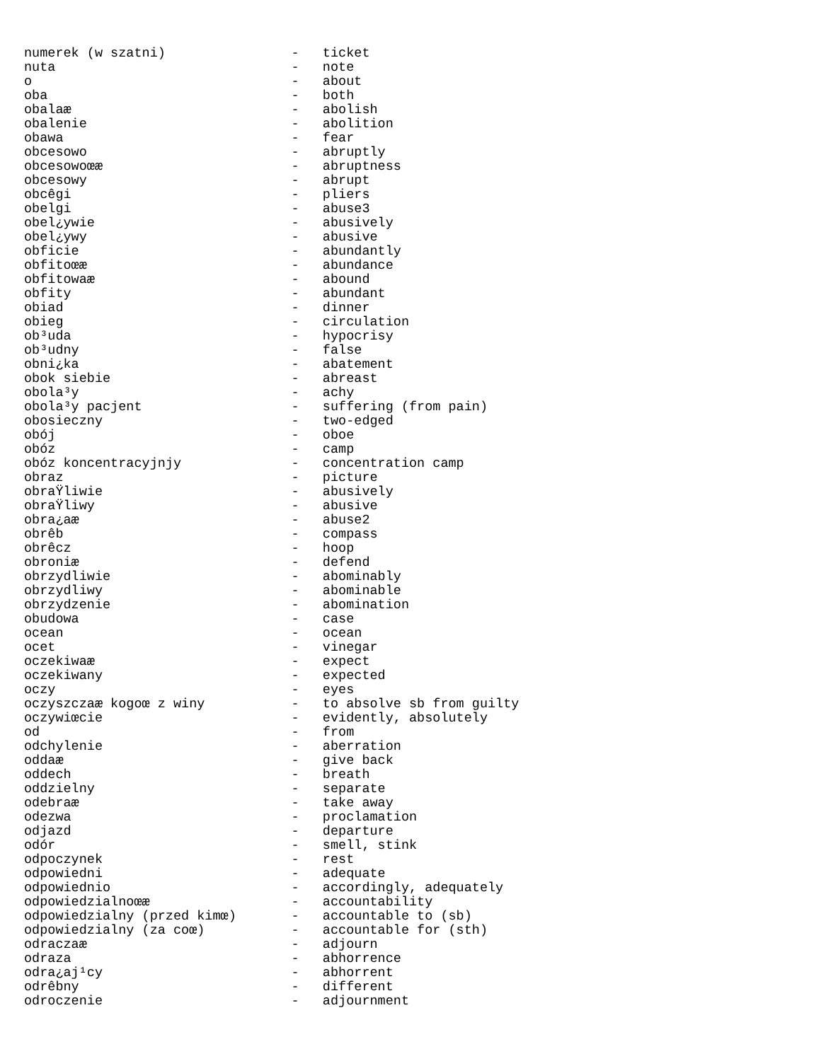numerek (w szatni)                -   ticket
nuta                              -   note
o                                 -   about
oba                               -   both
obalaæ                            -   abolish
obalenie                          -   abolition
obawa                             -   fear
obcesowo                          -   abruptly
obcesowoœæ                        -   abruptness
obcesowy                          -   abrupt
obcêgi                            -   pliers
obelgi                            -   abuse3
obel¿ywie                         -   abusively
obel¿ywy                          -   abusive
obficie                           -   abundantly
obfitoœæ                          -   abundance
obfitowaæ                         -   abound
obfity                            -   abundant
obiad                             -   dinner
obieg                             -   circulation
ob³uda                            -   hypocrisy
ob³udny                           -   false
obni¿ka                           -   abatement
obok siebie                       -   abreast
obola³y                           -   achy
obola³y pacjent                   -   suffering (from pain)
obosieczny                        -   two-edged
obój                              -   oboe
obóz                              -   camp
obóz koncentracyjnjy              -   concentration camp
obraz                             -   picture
obraŸliwie                        -   abusively
obraŸliwy                         -   abusive
obra¿aæ                           -   abuse2
obrêb                             -   compass
obrêcz                            -   hoop
obroniæ                           -   defend
obrzydliwie                       -   abominably
obrzydliwy                        -   abominable
obrzydzenie                       -   abomination
obudowa                           -   case
ocean                             -   ocean
ocet                              -   vinegar
oczekiwaæ                         -   expect
oczekiwany                        -   expected
oczy                              -   eyes
oczyszczaæ kogoœ z winy           -   to absolve sb from guilty
oczywiœcie                        -   evidently, absolutely
od                                -   from
odchylenie                        -   aberration
oddaæ                             -   give back
oddech                            -   breath
oddzielny                         -   separate
odebraæ                           -   take away
odezwa                            -   proclamation
odjazd                            -   departure
odór                              -   smell, stink
odpoczynek                        -   rest
odpowiedni                        -   adequate
odpowiednio                       -   accordingly, adequately
odpowiedzialnoœæ                  -   accountability
odpowiedzialny (przed kimœ)       -   accountable to (sb)
odpowiedzialny (za coœ)           -   accountable for (sth)
odraczaæ                          -   adjourn
odraza                            -   abhorrence
odra¿aj¹cy                        -   abhorrent
odrêbny                           -   different
odroczenie                        -   adjournment